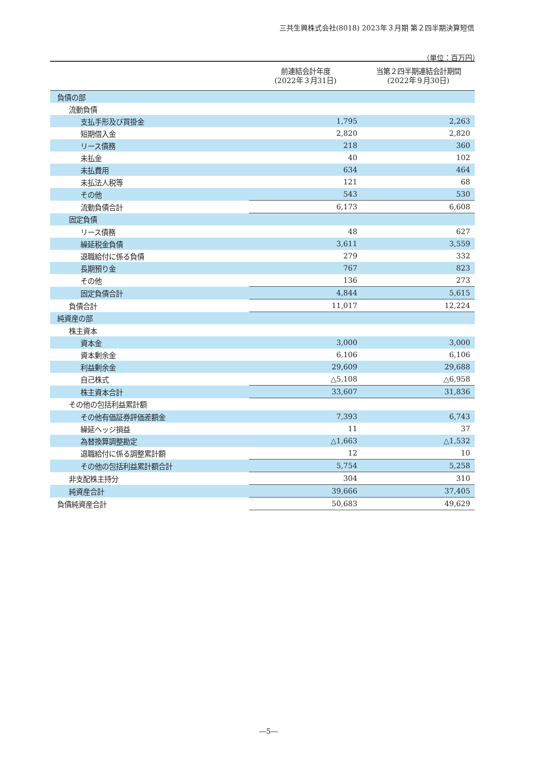三共生興株式会社(8018) 2023年３月期 第２四半期決算短信
（単位：百万円）
| | 前連結会計年度 (2022年３月31日) | 当第２四半期連結会計期間 (2022年９月30日) |
| --- | --- | --- |
| 負債の部 | | |
| 流動負債 | | |
| 支払手形及び買掛金 | 1,795 | 2,263 |
| 短期借入金 | 2,820 | 2,820 |
| リース債務 | 218 | 360 |
| 未払金 | 40 | 102 |
| 未払費用 | 634 | 464 |
| 未払法人税等 | 121 | 68 |
| その他 | 543 | 530 |
| 流動負債合計 | 6,173 | 6,608 |
| 固定負債 | | |
| リース債務 | 48 | 627 |
| 繰延税金負債 | 3,611 | 3,559 |
| 退職給付に係る負債 | 279 | 332 |
| 長期預り金 | 767 | 823 |
| その他 | 136 | 273 |
| 固定負債合計 | 4,844 | 5,615 |
| 負債合計 | 11,017 | 12,224 |
| 純資産の部 | | |
| 株主資本 | | |
| 資本金 | 3,000 | 3,000 |
| 資本剰余金 | 6,106 | 6,106 |
| 利益剰余金 | 29,609 | 29,688 |
| 自己株式 | △5,108 | △6,958 |
| 株主資本合計 | 33,607 | 31,836 |
| その他の包括利益累計額 | | |
| その他有価証券評価差額金 | 7,393 | 6,743 |
| 繰延ヘッジ損益 | 11 | 37 |
| 為替換算調整勘定 | △1,663 | △1,532 |
| 退職給付に係る調整累計額 | 12 | 10 |
| その他の包括利益累計額合計 | 5,754 | 5,258 |
| 非支配株主持分 | 304 | 310 |
| 純資産合計 | 39,666 | 37,405 |
| 負債純資産合計 | 50,683 | 49,629 |
―5―